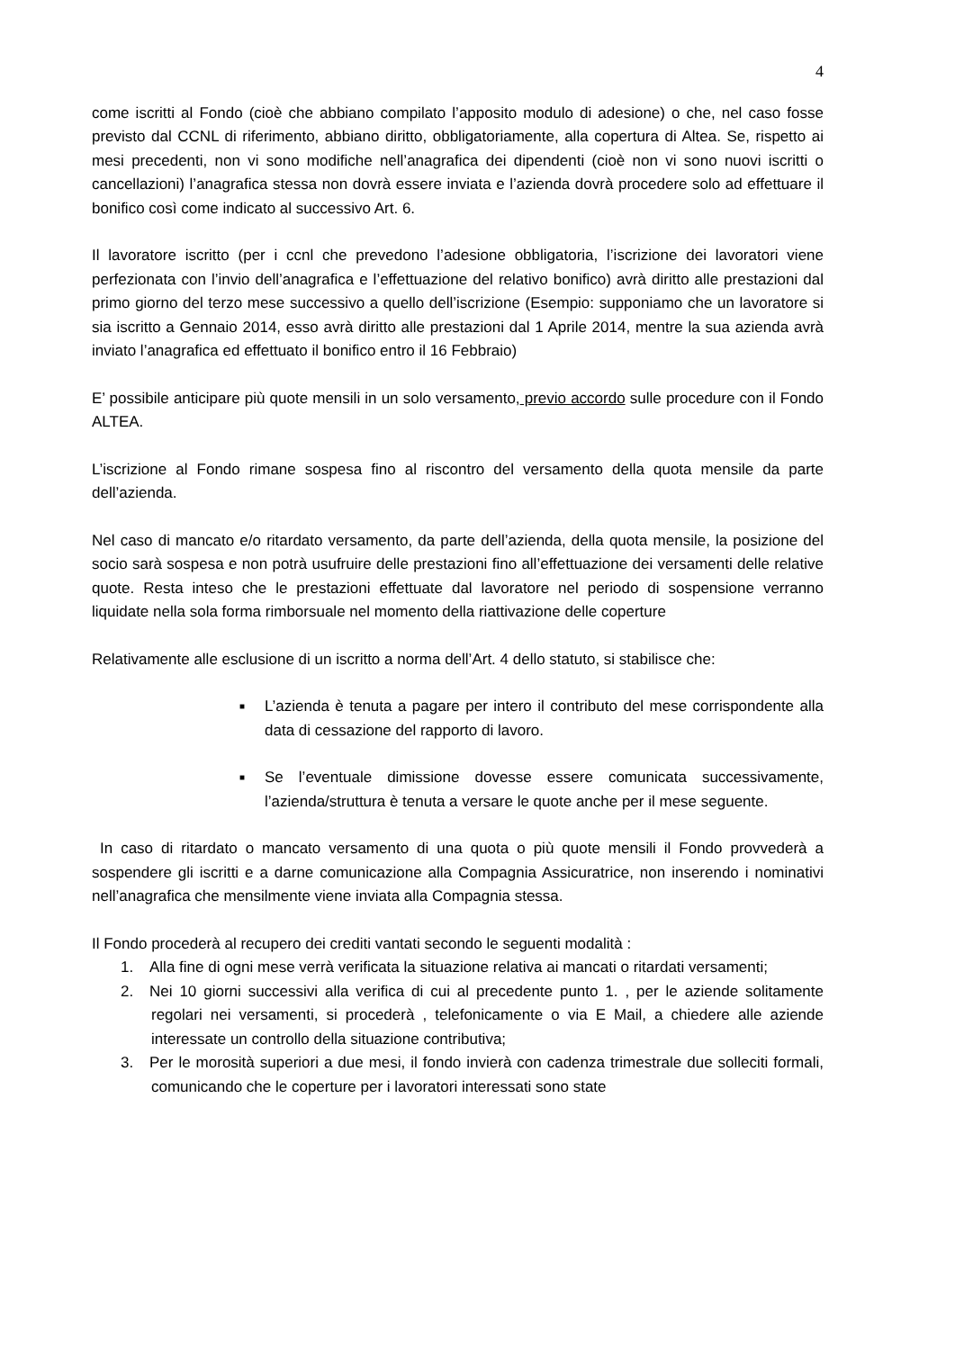4
come iscritti al Fondo (cioè che abbiano compilato l’apposito modulo di adesione) o che, nel caso fosse previsto dal CCNL di riferimento, abbiano diritto, obbligatoriamente, alla copertura di Altea. Se, rispetto ai mesi precedenti, non vi sono modifiche nell’anagrafica dei dipendenti (cioè non vi sono nuovi iscritti o cancellazioni) l’anagrafica stessa non dovrà essere inviata e l’azienda dovrà procedere solo ad effettuare il bonifico così come indicato al successivo Art. 6.
Il lavoratore iscritto (per i ccnl che prevedono l’adesione obbligatoria, l’iscrizione dei lavoratori viene perfezionata con l’invio dell’anagrafica e l’effettuazione del relativo bonifico) avrà diritto alle prestazioni dal primo giorno del terzo mese successivo a quello dell’iscrizione (Esempio: supponiamo che un lavoratore si sia iscritto a Gennaio 2014, esso avrà diritto alle prestazioni dal 1 Aprile 2014, mentre la sua azienda avrà inviato l’anagrafica ed effettuato il bonifico entro il 16 Febbraio)
E’ possibile anticipare più quote mensili in un solo versamento, previo accordo sulle procedure con il Fondo ALTEA.
L’iscrizione al Fondo rimane sospesa fino al riscontro del versamento della quota mensile da parte dell’azienda.
Nel caso di mancato e/o ritardato versamento, da parte dell’azienda, della quota mensile, la posizione del socio sarà sospesa e non potrà usufruire delle prestazioni fino all’effettuazione dei versamenti delle relative quote. Resta inteso che le prestazioni effettuate dal lavoratore nel periodo di sospensione verranno liquidate nella sola forma rimborsuale nel momento della riattivazione delle coperture
Relativamente alle esclusione di un iscritto a norma dell’Art. 4 dello statuto, si stabilisce che:
■ L’azienda è tenuta a pagare per intero il contributo del mese corrispondente alla data di cessazione del rapporto di lavoro.
■ Se l’eventuale dimissione dovesse essere comunicata successivamente, l’azienda/struttura è tenuta a versare le quote anche per il mese seguente.
In caso di ritardato o mancato versamento di una quota o più quote mensili il Fondo provvederà a sospendere gli iscritti e a darne comunicazione alla Compagnia Assicuratrice, non inserendo i nominativi nell’anagrafica che mensilmente viene inviata alla Compagnia stessa.
Il Fondo procederà al recupero dei crediti vantati secondo le seguenti modalità :
1. Alla fine di ogni mese verrà verificata la situazione relativa ai mancati o ritardati versamenti;
2. Nei 10 giorni successivi alla verifica di cui al precedente punto 1. , per le aziende solitamente regolari nei versamenti, si procederà , telefonicamente o via E Mail, a chiedere alle aziende interessate un controllo della situazione contributiva;
3. Per le morosità superiori a due mesi, il fondo invierà con cadenza trimestrale due solleciti formali, comunicando che le coperture per i lavoratori interessati sono state